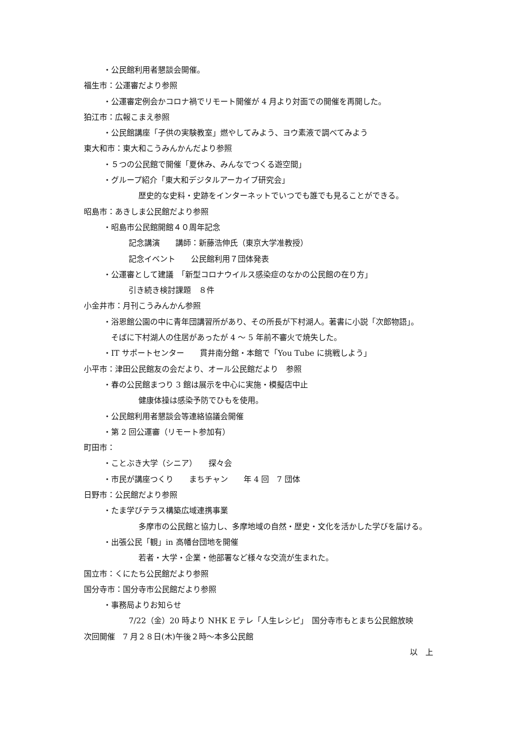・公民館利用者懇談会開催。
福生市：公運審だより参照
・公運審定例会かコロナ禍でリモート開催が 4 月より対面での開催を再開した。
狛江市：広報こまえ参照
・公民館講座「子供の実験教室」燃やしてみよう、ヨウ素液で調べてみよう
東大和市：東大和こうみんかんだより参照
・５つの公民館で開催「夏休み、みんなでつくる遊空間」
・グループ紹介「東大和デジタルアーカイブ研究会」
歴史的な史料・史跡をインターネットでいつでも誰でも見ることができる。
昭島市：あきしま公民館だより参照
・昭島市公民館開館４０周年記念
記念講演　　講師：新藤浩伸氏（東京大学准教授）
記念イベント　　公民館利用７団体発表
・公運審として建議　「新型コロナウイルス感染症のなかの公民館の在り方」
引き続き検討課題　８件
小金井市：月刊こうみんかん参照
・浴恩館公園の中に青年団講習所があり、その所長が下村湖人。著書に小説「次郎物語」。
そばに下村湖人の住居があったが 4 ～ 5 年前不審火で焼失した。
・IT サポートセンター　　貫井南分館・本館で「You Tube に挑戦しよう」
小平市：津田公民館友の会だより、オール公民館だより　参照
・春の公民館まつり 3 館は展示を中心に実施・模擬店中止
健康体操は感染予防でひもを使用。
・公民館利用者懇談会等連絡協議会開催
・第 2 回公運審（リモート参加有）
町田市：
・ことぶき大学（シニア）　　探々会
・市民が講座つくり　　まちチャン　　年 4 回　7 団体
日野市：公民館だより参照
・たま学びテラス構築広域連携事業
多摩市の公民館と協力し、多摩地域の自然・歴史・文化を活かした学びを届ける。
・出張公民「観」in 高幡台団地を開催
若者・大学・企業・他部署など様々な交流が生まれた。
国立市：くにたち公民館だより参照
国分寺市：国分寺市公民館だより参照
・事務局よりお知らせ
7/22（金）20 時より NHK E テレ「人生レシピ」　国分寺市もとまち公民館放映
次回開催　7 月２８日(木)午後２時～本多公民館
以　上